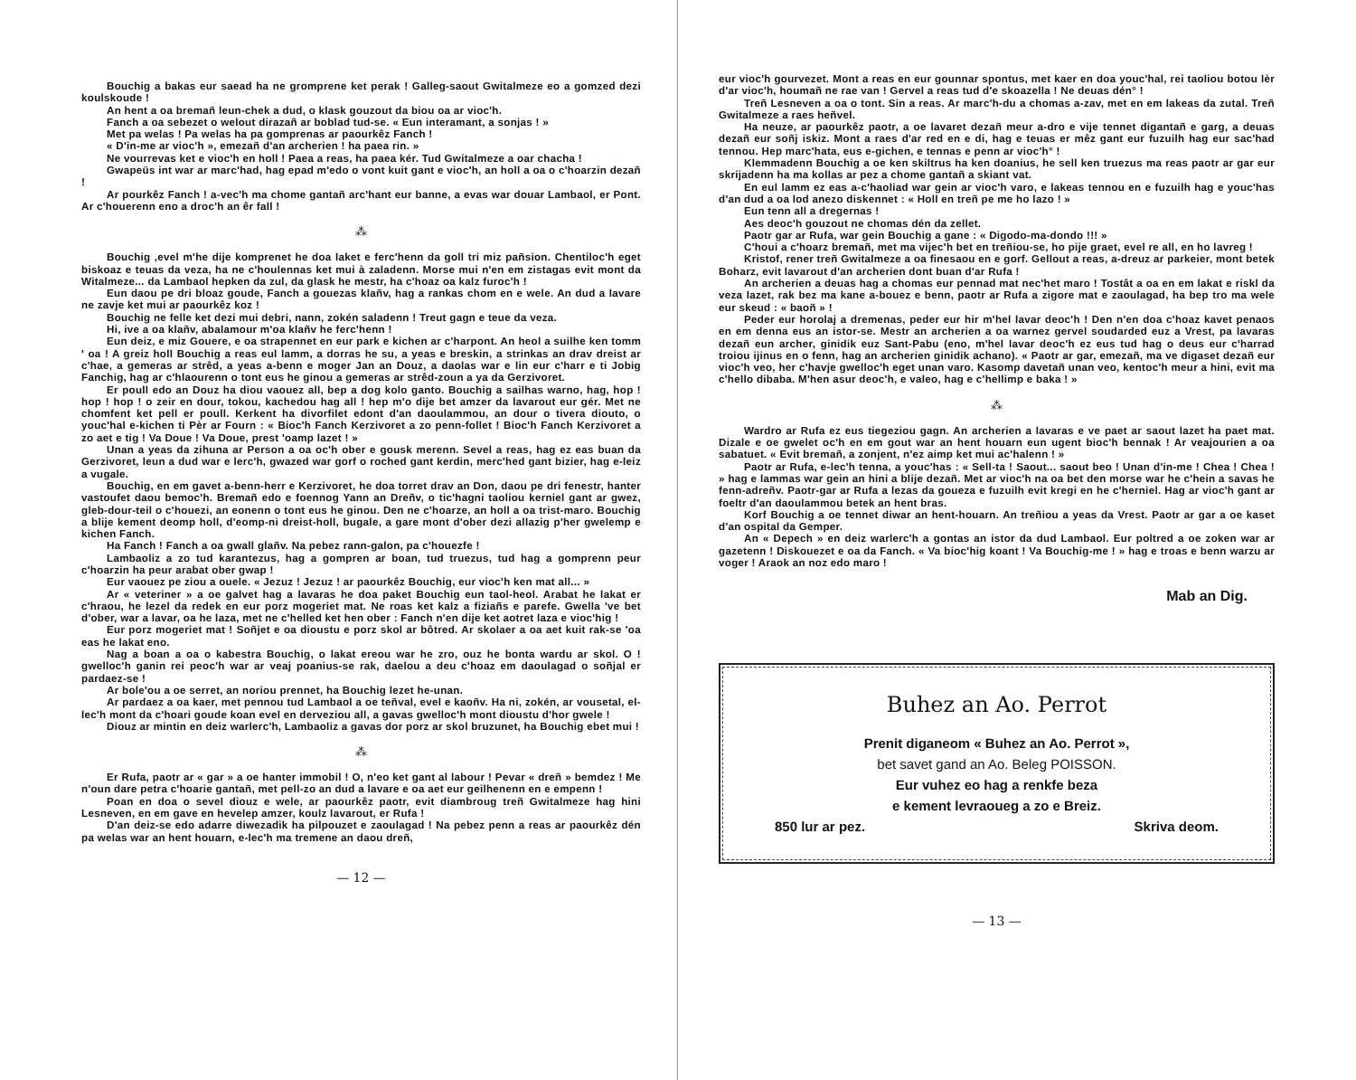Bouchig a bakas eur saead ha ne gromprene ket perak ! Galleg-saout Gwitalmeze eo a gomzed dezi koulskoude !
An hent a oa bremañ leun-chek a dud, o klask gouzout da biou oa ar vioc'h.
Fanch a oa sebezet o welout dirazañ ar boblad tud-se. « Eun interamant, a sonjas ! »
Met pa welas ! Pa welas ha pa gomprenas ar paourkêz Fanch !
« D'in-me ar vioc'h », emezañ d'an archerien ! ha paea rin. »
Ne vourrevas ket e vioc'h en holl ! Paea a reas, ha paea kér. Tud Gwitalmeze a oar chacha !
Gwapeüs int war ar marc'had, hag epad m'edo o vont kuit gant e vioc'h, an holl a oa o c'hoarzin dezañ !
Ar pourkêz Fanch ! a-vec'h ma chome gantañ arc'hant eur banne, a evas war douar Lambaol, er Pont. Ar c'houerenn eno a droc'h an êr fall !
⁂
Bouchig ,evel m'he dije komprenet he doa laket e ferc'henn da goll tri miz pañsion. Chentiloc'h eget biskoaz e teuas da veza, ha ne c'houlennas ket mui à zaladenn. Morse mui n'en em zistagas evit mont da Witalmeze... da Lambaol hepken da zul, da glask he mestr, ha c'hoaz oa kalz furoc'h !
Eun daou pe dri bloaz goude, Fanch a gouezas klañv, hag a rankas chom en e wele. An dud a lavare ne zavje ket mui ar paourkêz koz !
Bouchig ne felle ket dezi mui debri, nann, zokén saladenn ! Treut gagn e teue da veza.
Hi, ive a oa klañv, abalamour m'oa klañv he ferc'henn !
Eun deiz, e miz Gouere, e oa strapennet en eur park e kichen ar c'harpont. An heol a suilhe ken tomm ' oa ! A greiz holl Bouchig a reas eul lamm, a dorras he su, a yeas e breskin, a strinkas an drav dreist ar c'hae, a gemeras ar strêd, a yeas a-benn e moger Jan an Douz, a daolas war e lin eur c'harr e ti Jobig Fanchig, hag ar c'hlaourenn o tont eus he ginou a gemeras ar strêd-zoun a ya da Gerzivoret.
Er poull edo an Douz ha diou vaouez all, bep a dog kolo ganto. Bouchig a sailhas warno, hag, hop ! hop ! hop ! o zeir en dour, tokou, kachedou hag all ! hep m'o dije bet amzer da lavarout eur gér. Met ne chomfent ket pell er poull. Kerkent ha divorfilet edont d'an daoulammou, an dour o tivera diouto, o youc'hal e-kichen ti Pèr ar Fourn : « Bioc'h Fanch Kerzivoret a zo penn-follet ! Bioc'h Fanch Kerzivoret a zo aet e tig ! Va Doue ! Va Doue, prest 'oamp lazet ! »
Unan a yeas da zihuna ar Person a oa oc'h ober e gousk merenn. Sevel a reas, hag ez eas buan da Gerzivoret, leun a dud war e lerc'h, gwazed war gorf o roched gant kerdin, merc'hed gant bizier, hag e-leiz a vugale.
Bouchig, en em gavet a-benn-herr e Kerzivoret, he doa torret drav an Don, daou pe dri fenestr, hanter vastoufet daou bemoc'h. Bremañ edo e foennog Yann an Dreñv, o tic'hagni taoliou kerniel gant ar gwez, gleb-dour-teil o c'houezi, an eonenn o tont eus he ginou. Den ne c'hoarze, an holl a oa trist-maro. Bouchig a blije kement deomp holl, d'eomp-ni dreist-holl, bugale, a gare mont d'ober dezi allazig p'her gwelemp e kichen Fanch.
Ha Fanch ! Fanch a oa gwall glañv. Na pebez rann-galon, pa c'houezfe !
Lambaoliz a zo tud karantezus, hag a gompren ar boan, tud truezus, tud hag a gomprenn peur c'hoarzin ha peur arabat ober gwap !
Eur vaouez pe ziou a ouele. « Jezuz ! Jezuz ! ar paourkêz Bouchig, eur vioc'h ken mat all... »
Ar « veteriner » a oe galvet hag a lavaras he doa paket Bouchig eun taol-heol. Arabat he lakat er c'hraou, he lezel da redek en eur porz mogeriet mat. Ne roas ket kalz a fiziañs e parefe. Gwella 've bet d'ober, war a lavar, oa he laza, met ne c'helled ket hen ober : Fanch n'en dije ket aotret laza e vioc'hig !
Eur porz mogeriet mat ! Soñjet e oa dioustu e porz skol ar bôtred. Ar skolaer a oa aet kuit rak-se 'oa eas he lakat eno.
Nag a boan a oa o kabestra Bouchig, o lakat ereou war he zro, ouz he bonta wardu ar skol. O ! gwelloc'h ganin rei peoc'h war ar veaj poanius-se rak, daelou a deu c'hoaz em daoulagad o soñjal er pardaez-se !
Ar bole'ou a oe serret, an noriou prennet, ha Bouchig lezet he-unan.
Ar pardaez a oa kaer, met pennou tud Lambaol a oe teñval, evel e kaoñv. Ha ni, zokén, ar vousetal, el-lec'h mont da c'hoari goude koan evel en derveziou all, a gavas gwelloc'h mont dioustu d'hor gwele !
Diouz ar mintin en deiz warlerc'h, Lambaoliz a gavas dor porz ar skol bruzunet, ha Bouchig ebet mui !
⁂
Er Rufa, paotr ar « gar » a oe hanter immobil ! O, n'eo ket gant al labour ! Pevar « dreñ » bemdez ! Me n'oun dare petra c'hoarie gantañ, met pell-zo an dud a lavare e oa aet eur geilhenenn en e empenn !
Poan en doa o sevel diouz e wele, ar paourkêz paotr, evit diambroug treñ Gwitalmeze hag hini Lesneven, en em gave en hevelep amzer, koulz lavarout, er Rufa !
D'an deiz-se edo adarre diwezadik ha pilpouzet e zaoulagad ! Na pebez penn a reas ar paourkêz dén pa welas war an hent houarn, e-lec'h ma tremene an daou dreñ,
— 12 —
eur vioc'h gourvezet. Mont a reas en eur gounnar spontus, met kaer en doa youc'hal, rei taoliou botou lèr d'ar vioc'h, houmañ ne rae van ! Gervel a reas tud d'e skoazella ! Ne deuas dén° !
Treñ Lesneven a oa o tont. Sin a reas. Ar marc'h-du a chomas a-zav, met en em lakeas da zutal. Treñ Gwitalmeze a raes heñvel.
Ha neuze, ar paourkêz paotr, a oe lavaret dezañ meur a-dro e vije tennet digantañ e garg, a deuas dezañ eur soñj iskiz. Mont a raes d'ar red en e di, hag e teuas er mêz gant eur fuzuilh hag eur sac'had tennou. Hep marc'hata, eus e-gichen, e tennas e penn ar vioc'h° !
Klemmadenn Bouchig a oe ken skiltrus ha ken doanius, he sell ken truezus ma reas paotr ar gar eur skrijadenn ha ma kollas ar pez a chome gantañ a skiant vat.
En eul lamm ez eas a-c'haoliad war gein ar vioc'h varo, e lakeas tennou en e fuzuilh hag e youc'has d'an dud a oa lod anezo diskennet : « Holl en treñ pe me ho lazo ! »
Eun tenn all a dregernas !
Aes deoc'h gouzout ne chomas dén da zellet.
Paotr gar ar Rufa, war gein Bouchig a gane : « Digodo-ma-dondo !!! »
C'houi a c'hoarz bremañ, met ma vijec'h bet en treñiou-se, ho pije graet, evel re all, en ho lavreg !
Kristof, rener treñ Gwitalmeze a oa finesaou en e gorf. Gellout a reas, a-dreuz ar parkeier, mont betek Boharz, evit lavarout d'an archerien dont buan d'ar Rufa !
An archerien a deuas hag a chomas eur pennad mat nec'het maro ! Tostât a oa en em lakat e riskl da veza lazet, rak bez ma kane a-bouez e benn, paotr ar Rufa a zigore mat e zaoulagad, ha bep tro ma wele eur skeud : « baoñ » !
Peder eur horolaj a dremenas, peder eur hir m'hel lavar deoc'h ! Den n'en doa c'hoaz kavet penaos en em denna eus an istor-se. Mestr an archerien a oa warnez gervel soudarded euz a Vrest, pa lavaras dezañ eun archer, ginidik euz Sant-Pabu (eno, m'hel lavar deoc'h ez eus tud hag o deus eur c'harrad troiou ijinus en o fenn, hag an archerien ginidik achano). « Paotr ar gar, emezañ, ma ve digaset dezañ eur vioc'h veo, her c'havje gwelloc'h eget unan varo. Kasomp davetañ unan veo, kentoc'h meur a hini, evit ma c'hello dibaba. M'hen asur deoc'h, e valeo, hag e c'hellimp e baka ! »
⁂
Wardro ar Rufa ez eus tiegeziou gagn. An archerien a lavaras e ve paet ar saout lazet ha paet mat. Dizale e oe gwelet oc'h en em gout war an hent houarn eun ugent bioc'h bennak ! Ar veajourien a oa sabatuet. « Evit bremañ, a zonjent, n'ez aimp ket mui ac'halenn ! »
Paotr ar Rufa, e-lec'h tenna, a youc'has : « Sell-ta ! Saout... saout beo ! Unan d'in-me ! Chea ! Chea ! » hag e lammas war gein an hini a blije dezañ. Met ar vioc'h na oa bet den morse war he c'hein a savas he fenn-adreñv. Paotr-gar ar Rufa a lezas da goueza e fuzuilh evit kregi en he c'herniel. Hag ar vioc'h gant ar foeltr d'an daoulammou betek an hent bras.
Korf Bouchig a oe tennet diwar an hent-houarn. An treñiou a yeas da Vrest. Paotr ar gar a oe kaset d'an ospital da Gemper.
An « Depech » en deiz warlerc'h a gontas an istor da dud Lambaol. Eur poltred a oe zoken war ar gazetenn ! Diskouezet e oa da Fanch. « Va bioc'hig koant ! Va Bouchig-me ! » hag e troas e benn warzu ar voger ! Araok an noz edo maro !
Mab an Dig.
Buhez an Ao. Perrot
Prenit diganeom « Buhez an Ao. Perrot »,
bet savet gand an Ao. Beleg POISSON.
Eur vuhez eo hag a renkfe beza
e kement levraoueg a zo e Breiz.
850 lur ar pez. Skriva deom.
— 13 —